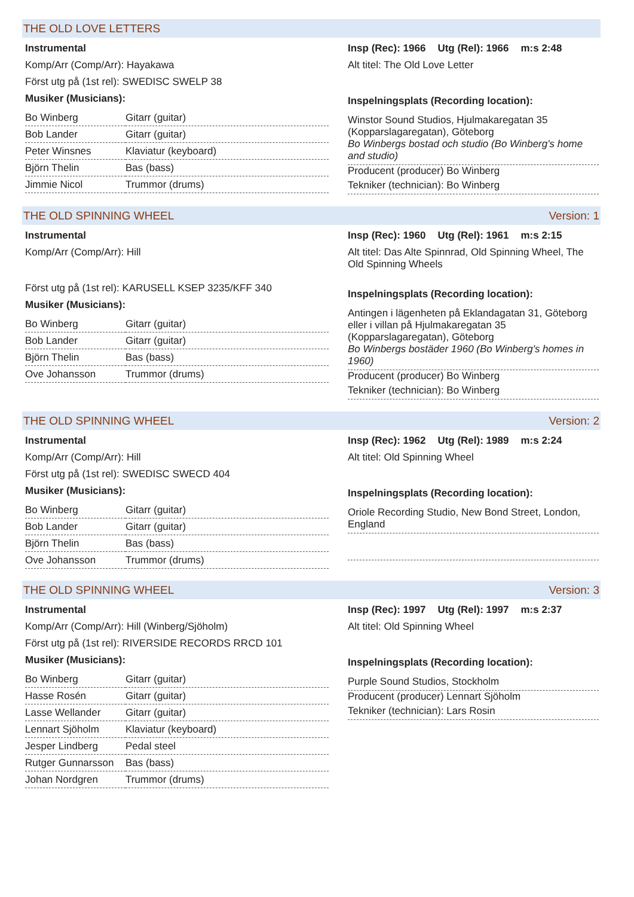THE OLD LOVE LETTERS
Instrumental
Komp/Arr (Comp/Arr): Hayakawa
Först utg på (1st rel): SWEDISC SWELP 38
Musiker (Musicians):
| Bo Winberg | Gitarr (guitar) |
| Bob Lander | Gitarr (guitar) |
| Peter Winsnes | Klaviatur (keyboard) |
| Björn Thelin | Bas (bass) |
| Jimmie Nicol | Trummor (drums) |
Insp (Rec): 1966 Utg (Rel): 1966 m:s 2:48
Alt titel: The Old Love Letter
Inspelningsplats (Recording location):
Winstor Sound Studios, Hjulmakaregatan 35 (Kopparslagaregatan), Göteborg
Bo Winbergs bostad och studio (Bo Winberg's home and studio)
Producent (producer) Bo Winberg
Tekniker (technician): Bo Winberg
THE OLD SPINNING WHEEL Version: 1
Instrumental
Komp/Arr (Comp/Arr): Hill
Först utg på (1st rel): KARUSELL KSEP 3235/KFF 340
Musiker (Musicians):
| Bo Winberg | Gitarr (guitar) |
| Bob Lander | Gitarr (guitar) |
| Björn Thelin | Bas (bass) |
| Ove Johansson | Trummor (drums) |
Insp (Rec): 1960 Utg (Rel): 1961 m:s 2:15
Alt titel: Das Alte Spinnrad, Old Spinning Wheel, The Old Spinning Wheels
Inspelningsplats (Recording location):
Antingen i lägenheten på Eklandagatan 31, Göteborg eller i villan på Hjulmakaregatan 35 (Kopparslagaregatan), Göteborg
Bo Winbergs bostäder 1960 (Bo Winberg's homes in 1960)
Producent (producer) Bo Winberg
Tekniker (technician): Bo Winberg
THE OLD SPINNING WHEEL Version: 2
Instrumental
Komp/Arr (Comp/Arr): Hill
Först utg på (1st rel): SWEDISC SWECD 404
Musiker (Musicians):
| Bo Winberg | Gitarr (guitar) |
| Bob Lander | Gitarr (guitar) |
| Björn Thelin | Bas (bass) |
| Ove Johansson | Trummor (drums) |
Insp (Rec): 1962 Utg (Rel): 1989 m:s 2:24
Alt titel: Old Spinning Wheel
Inspelningsplats (Recording location):
Oriole Recording Studio, New Bond Street, London, England
THE OLD SPINNING WHEEL Version: 3
Instrumental
Komp/Arr (Comp/Arr): Hill (Winberg/Sjöholm)
Först utg på (1st rel): RIVERSIDE RECORDS RRCD 101
Musiker (Musicians):
| Bo Winberg | Gitarr (guitar) |
| Hasse Rosén | Gitarr (guitar) |
| Lasse Wellander | Gitarr (guitar) |
| Lennart Sjöholm | Klaviatur (keyboard) |
| Jesper Lindberg | Pedal steel |
| Rutger Gunnarsson | Bas (bass) |
| Johan Nordgren | Trummor (drums) |
Insp (Rec): 1997 Utg (Rel): 1997 m:s 2:37
Alt titel: Old Spinning Wheel
Inspelningsplats (Recording location):
Purple Sound Studios, Stockholm
Producent (producer) Lennart Sjöholm
Tekniker (technician): Lars Rosin